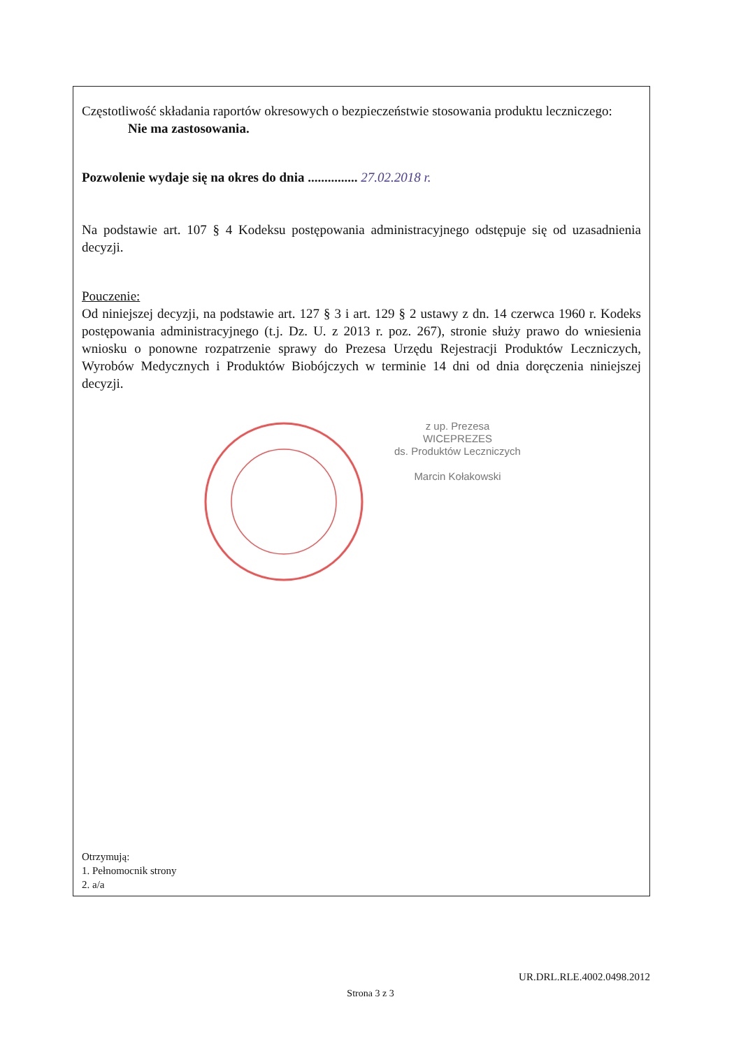Częstotliwość składania raportów okresowych o bezpieczeństwie stosowania produktu leczniczego:
Nie ma zastosowania.
Pozwolenie wydaje się na okres do dnia ............... 27.02.2018 r.
Na podstawie art. 107 § 4 Kodeksu postępowania administracyjnego odstępuje się od uzasadnienia decyzji.
Pouczenie:
Od niniejszej decyzji, na podstawie art. 127 § 3 i art. 129 § 2 ustawy z dn. 14 czerwca 1960 r. Kodeks postępowania administracyjnego (t.j. Dz. U. z 2013 r. poz. 267), stronie służy prawo do wniesienia wniosku o ponowne rozpatrzenie sprawy do Prezesa Urzędu Rejestracji Produktów Leczniczych, Wyrobów Medycznych i Produktów Biobójczych w terminie 14 dni od dnia doręczenia niniejszej decyzji.
z up. Prezesa
WICEPREZES
ds. Produktów Leczniczych
Marcin Kołakowski
Otrzymują:
1. Pełnomocnik strony
2. a/a
UR.DRL.RLE.4002.0498.2012
Strona 3 z 3